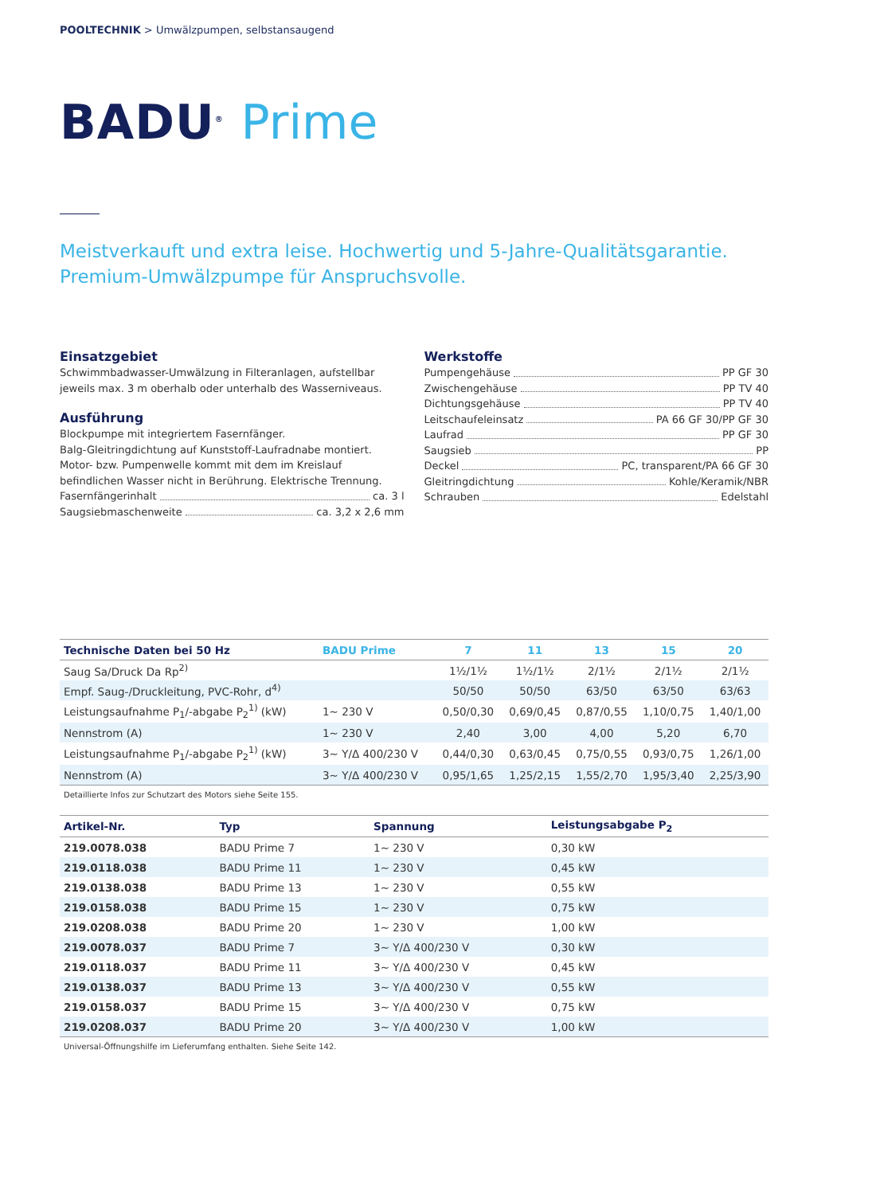POOLTECHNIK > Umwälzpumpen, selbstansaugend
BADU<sup>®</sup> Prime
Meistverkauft und extra leise. Hochwertig und 5-Jahre-Qualitätsgarantie.
Premium-Umwälzpumpe für Anspruchsvolle.
Einsatzgebiet
Schwimmbadwasser-Umwälzung in Filteranlagen, aufstellbar jeweils max. 3 m oberhalb oder unterhalb des Wasserniveaus.
Ausführung
Blockpumpe mit integriertem Fasernfänger.
Balg-Gleitringdichtung auf Kunststoff-Laufradnabe montiert.
Motor- bzw. Pumpenwelle kommt mit dem im Kreislauf befindlichen Wasser nicht in Berührung. Elektrische Trennung.
Fasernfängerinhalt ca. 3 l
Saugsiebmaschenweite ca. 3,2 x 2,6 mm
Werkstoffe
Pumpengehäuse PP GF 30
Zwischengehäuse PP TV 40
Dichtungsgehäuse PP TV 40
Leitschaufeleinsatz PA 66 GF 30/PP GF 30
Laufrad PP GF 30
Saugsieb PP
Deckel PC, transparent/PA 66 GF 30
Gleitringdichtung Kohle/Keramik/NBR
Schrauben Edelstahl
| Technische Daten bei 50 Hz | BADU Prime | 7 | 11 | 13 | 15 | 20 |
| --- | --- | --- | --- | --- | --- | --- |
| Saug Sa/Druck Da Rp<sup>2)</sup> | | 1½/1½ | 1½/1½ | 2/1½ | 2/1½ | 2/1½ |
| Empf. Saug-/Druckleitung, PVC-Rohr, d<sup>4)</sup> | | 50/50 | 50/50 | 63/50 | 63/50 | 63/63 |
| Leistungsaufnahme P<sub>1</sub>/-abgabe P<sub>2</sub><sup>1)</sup> (kW) | 1~ 230 V | 0,50/0,30 | 0,69/0,45 | 0,87/0,55 | 1,10/0,75 | 1,40/1,00 |
| Nennstrom (A) | 1~ 230 V | 2,40 | 3,00 | 4,00 | 5,20 | 6,70 |
| Leistungsaufnahme P<sub>1</sub>/-abgabe P<sub>2</sub><sup>1)</sup> (kW) | 3~ Y/Δ 400/230 V | 0,44/0,30 | 0,63/0,45 | 0,75/0,55 | 0,93/0,75 | 1,26/1,00 |
| Nennstrom (A) | 3~ Y/Δ 400/230 V | 0,95/1,65 | 1,25/2,15 | 1,55/2,70 | 1,95/3,40 | 2,25/3,90 |
Detaillierte Infos zur Schutzart des Motors siehe Seite 155.
| Artikel-Nr. | Typ | Spannung | Leistungsabgabe P<sub>2</sub> |
| --- | --- | --- | --- |
| 219.0078.038 | BADU Prime 7 | 1~ 230 V | 0,30 kW |
| 219.0118.038 | BADU Prime 11 | 1~ 230 V | 0,45 kW |
| 219.0138.038 | BADU Prime 13 | 1~ 230 V | 0,55 kW |
| 219.0158.038 | BADU Prime 15 | 1~ 230 V | 0,75 kW |
| 219.0208.038 | BADU Prime 20 | 1~ 230 V | 1,00 kW |
| 219.0078.037 | BADU Prime 7 | 3~ Y/Δ 400/230 V | 0,30 kW |
| 219.0118.037 | BADU Prime 11 | 3~ Y/Δ 400/230 V | 0,45 kW |
| 219.0138.037 | BADU Prime 13 | 3~ Y/Δ 400/230 V | 0,55 kW |
| 219.0158.037 | BADU Prime 15 | 3~ Y/Δ 400/230 V | 0,75 kW |
| 219.0208.037 | BADU Prime 20 | 3~ Y/Δ 400/230 V | 1,00 kW |
Universal-Öffnungshilfe im Lieferumfang enthalten. Siehe Seite 142.